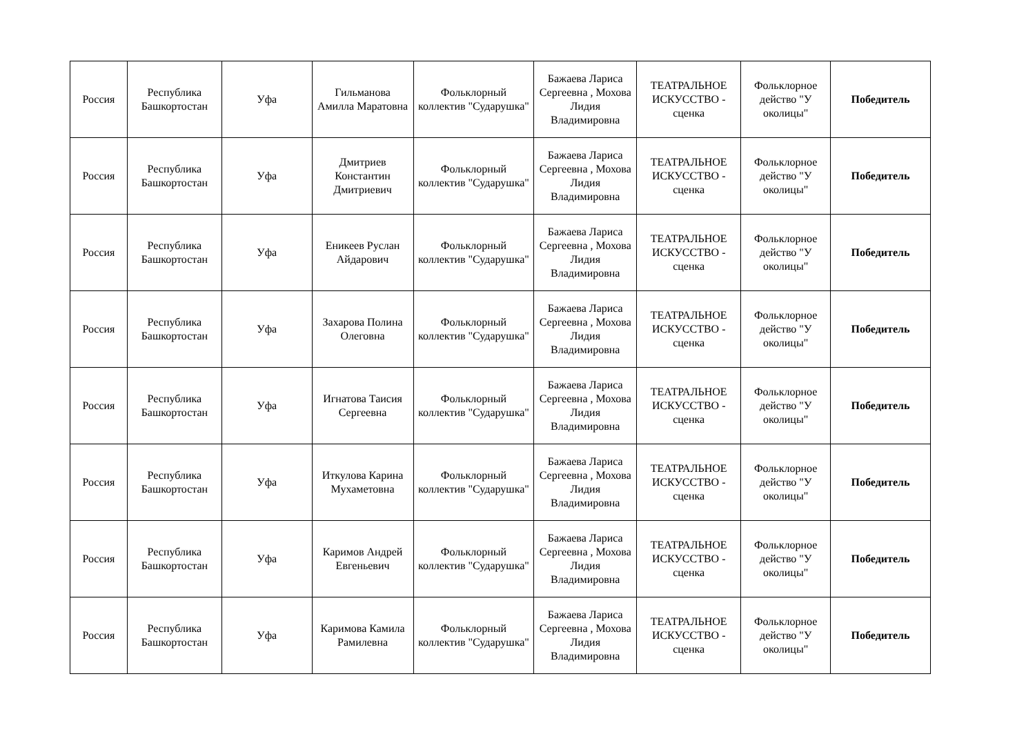| Россия | Республика Башкортостан | Уфа | Гильманова Амилла Маратовна | Фольклорный коллектив "Сударушка" | Бажаева Лариса Сергеевна , Мохова Лидия Владимировна | ТЕАТРАЛЬНОЕ ИСКУССТВО - сценка | Фольклорное действо "У околицы" | Победитель |
| Россия | Республика Башкортостан | Уфа | Дмитриев Константин Дмитриевич | Фольклорный коллектив "Сударушка" | Бажаева Лариса Сергеевна , Мохова Лидия Владимировна | ТЕАТРАЛЬНОЕ ИСКУССТВО - сценка | Фольклорное действо "У околицы" | Победитель |
| Россия | Республика Башкортостан | Уфа | Еникеев Руслан Айдарович | Фольклорный коллектив "Сударушка" | Бажаева Лариса Сергеевна , Мохова Лидия Владимировна | ТЕАТРАЛЬНОЕ ИСКУССТВО - сценка | Фольклорное действо "У околицы" | Победитель |
| Россия | Республика Башкортостан | Уфа | Захарова Полина Олеговна | Фольклорный коллектив "Сударушка" | Бажаева Лариса Сергеевна , Мохова Лидия Владимировна | ТЕАТРАЛЬНОЕ ИСКУССТВО - сценка | Фольклорное действо "У околицы" | Победитель |
| Россия | Республика Башкортостан | Уфа | Игнатова Таисия Сергеевна | Фольклорный коллектив "Сударушка" | Бажаева Лариса Сергеевна , Мохова Лидия Владимировна | ТЕАТРАЛЬНОЕ ИСКУССТВО - сценка | Фольклорное действо "У околицы" | Победитель |
| Россия | Республика Башкортостан | Уфа | Иткулова Карина Мухаметовна | Фольклорный коллектив "Сударушка" | Бажаева Лариса Сергеевна , Мохова Лидия Владимировна | ТЕАТРАЛЬНОЕ ИСКУССТВО - сценка | Фольклорное действо "У околицы" | Победитель |
| Россия | Республика Башкортостан | Уфа | Каримов Андрей Евгеньевич | Фольклорный коллектив "Сударушка" | Бажаева Лариса Сергеевна , Мохова Лидия Владимировна | ТЕАТРАЛЬНОЕ ИСКУССТВО - сценка | Фольклорное действо "У околицы" | Победитель |
| Россия | Республика Башкортостан | Уфа | Каримова Камила Рамилевна | Фольклорный коллектив "Сударушка" | Бажаева Лариса Сергеевна , Мохова Лидия Владимировна | ТЕАТРАЛЬНОЕ ИСКУССТВО - сценка | Фольклорное действо "У околицы" | Победитель |